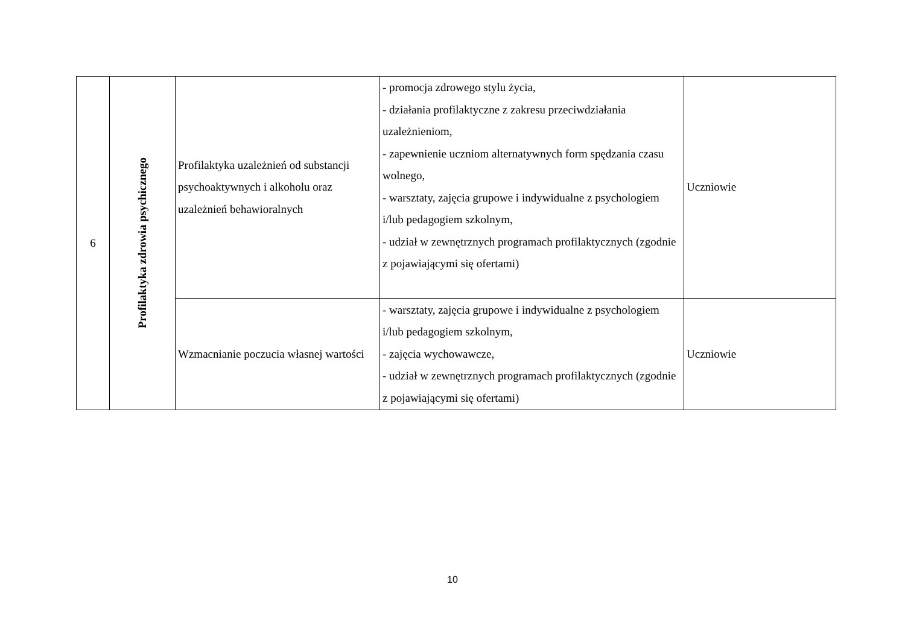| 6 | Profilaktyka zdrowia psychicznego | Profilaktyka uzależnień od substancji psychoaktywnych i alkoholu oraz uzależnień behawioralnych | - promocja zdrowego stylu życia, - działania profilaktyczne z zakresu przeciwdziałania uzależnieniom, - zapewnienie uczniom alternatywnych form spędzania czasu wolnego, - warsztaty, zajęcia grupowe i indywidualne z psychologiem i/lub pedagogiem szkolnym, - udział w zewnętrznych programach profilaktycznych (zgodnie z pojawiającymi się ofertami) | Uczniowie |
| | | Wzmacnianie poczucia własnej wartości | - warsztaty, zajęcia grupowe i indywidualne z psychologiem i/lub pedagogiem szkolnym, - zajęcia wychowawcze, - udział w zewnętrznych programach profilaktycznych (zgodnie z pojawiającymi się ofertami) | Uczniowie |
10